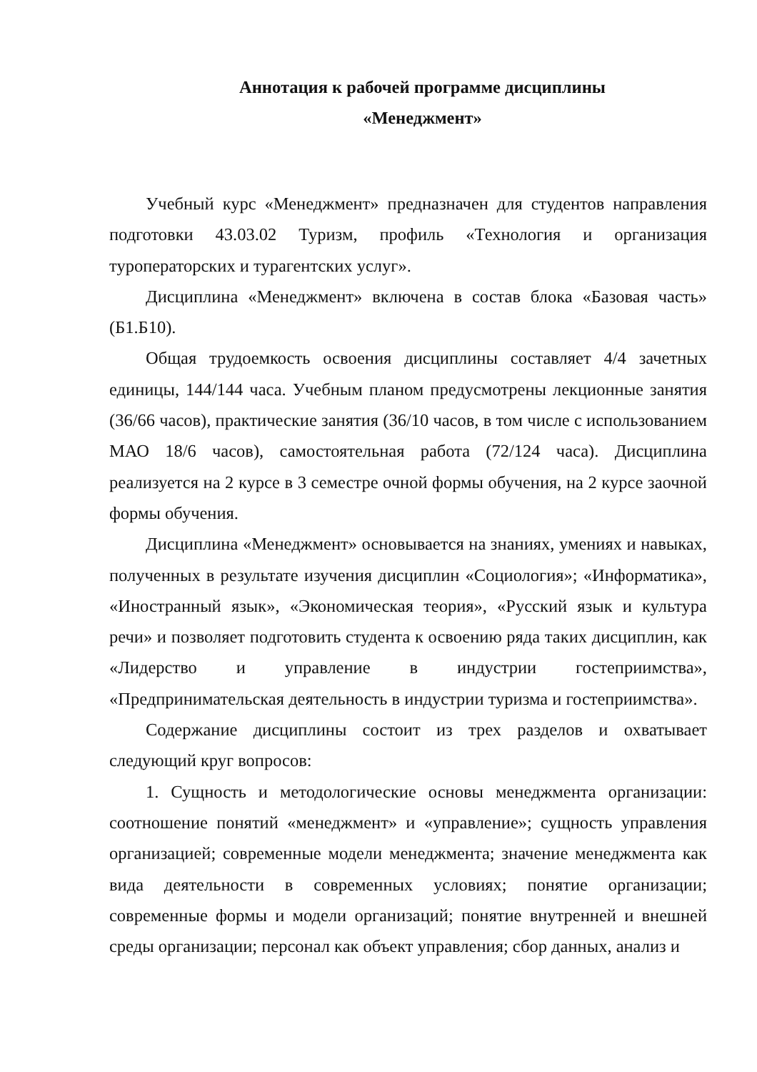Аннотация к рабочей программе дисциплины
«Менеджмент»
Учебный курс «Менеджмент» предназначен для студентов направления подготовки 43.03.02 Туризм, профиль «Технология и организация туроператорских и турагентских услуг».
Дисциплина «Менеджмент» включена в состав блока «Базовая часть» (Б1.Б10).
Общая трудоемкость освоения дисциплины составляет 4/4 зачетных единицы, 144/144 часа. Учебным планом предусмотрены лекционные занятия (36/66 часов), практические занятия (36/10 часов, в том числе с использованием МАО 18/6 часов), самостоятельная работа (72/124 часа). Дисциплина реализуется на 2 курсе в 3 семестре очной формы обучения, на 2 курсе заочной формы обучения.
Дисциплина «Менеджмент» основывается на знаниях, умениях и навыках, полученных в результате изучения дисциплин «Социология»; «Информатика», «Иностранный язык», «Экономическая теория», «Русский язык и культура речи» и позволяет подготовить студента к освоению ряда таких дисциплин, как «Лидерство и управление в индустрии гостеприимства», «Предпринимательская деятельность в индустрии туризма и гостеприимства».
Содержание дисциплины состоит из трех разделов и охватывает следующий круг вопросов:
1. Сущность и методологические основы менеджмента организации: соотношение понятий «менеджмент» и «управление»; сущность управления организацией; современные модели менеджмента; значение менеджмента как вида деятельности в современных условиях; понятие организации; современные формы и модели организаций; понятие внутренней и внешней среды организации; персонал как объект управления; сбор данных, анализ и